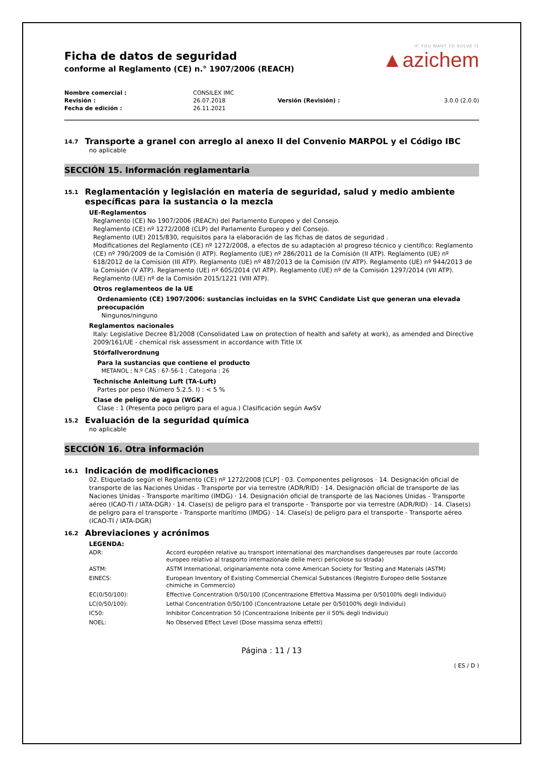Ficha de datos de seguridad
conforme al Reglamento (CE) n.° 1907/2006 (REACH)
IF YOU WANT TO SOLVE IT
▲azichem
| Nombre comercial : | CONSILEX IMC | | |
| Revisión : | 26.07.2018 | Versión (Revisión) : | 3.0.0 (2.0.0) |
| Fecha de edición : | 26.11.2021 | | |
14.7 Transporte a granel con arreglo al anexo II del Convenio MARPOL y el Código IBC
no aplicable
SECCIÓN 15. Información reglamentaria
15.1 Reglamentación y legislación en materia de seguridad, salud y medio ambiente específicas para la sustancia o la mezcla
UE-Reglamentos
Reglamento (CE) No 1907/2006 (REACh) del Parlamento Europeo y del Consejo.
Reglamento (CE) nº 1272/2008 (CLP) del Parlamento Europeo y del Consejo.
Reglamento (UE) 2015/830, requisitos para la elaboración de las fichas de datos de seguridad .
Modificationes del Reglamento (CE) nº 1272/2008, a efectos de su adaptación al progreso técnico y científico: Reglamento (CE) nº 790/2009 de la Comisión (I ATP). Reglamento (UE) nº 286/2011 de la Comisión (II ATP). Reglamento (UE) nº 618/2012 de la Comisión (III ATP). Reglamento (UE) nº 487/2013 de la Comisión (IV ATP). Reglamento (UE) nº 944/2013 de la Comisión (V ATP). Reglamento (UE) nº 605/2014 (VI ATP). Reglamento (UE) nº de la Comisión 1297/2014 (VII ATP). Reglamento (UE) nº de la Comisión 2015/1221 (VIII ATP).
Otros reglamenteos de la UE
Ordenamiento (CE) 1907/2006: sustancias incluidas en la SVHC Candidate List que generan una elevada preocupación
Ningunos/ninguno
Reglamentos nacionales
Italy: Legislative Decree 81/2008 (Consolidated Law on protection of health and safety at work), as amended and Directive 2009/161/UE - chemical risk assessment in accordance with Title IX
Störfallverordnung
Para la sustancias que contiene el producto
METANOL ; N.º CAS : 67-56-1 ; Categoria : 26
Technische Anleitung Luft (TA-Luft)
Partes por peso (Número 5.2.5. I) : < 5 %
Clase de peligro de agua (WGK)
Clase : 1 (Presenta poco peligro para el agua.) Clasificación según AwSV
15.2 Evaluación de la seguridad química
no aplicable
SECCIÓN 16. Otra información
16.1 Indicación de modificaciones
02. Etiquetado según el Reglamento (CE) nº 1272/2008 [CLP] · 03. Componentes peligrosos · 14. Designación oficial de transporte de las Naciones Unidas - Transporte por via terrestre (ADR/RID) · 14. Designación oficial de transporte de las Naciones Unidas - Transporte marítimo (IMDG) · 14. Designación oficial de transporte de las Naciones Unidas - Transporte aéreo (ICAO-TI / IATA-DGR) · 14. Clase(s) de peligro para el transporte - Transporte por via terrestre (ADR/RID) · 14. Clase(s) de peligro para el transporte - Transporte marítimo (IMDG) · 14. Clase(s) de peligro para el transporte - Transporte aéreo (ICAO-TI / IATA-DGR)
16.2 Abreviaciones y acrónimos
LEGENDA:
| ADR: | Accord européen relative au transport international des marchandises dangereuses par route (accordo europeo relativo al trasporto internazionale delle merci pericolose su strada) |
| ASTM: | ASTM International, originariamente nota come American Society for Testing and Materials (ASTM) |
| EINECS: | European Inventory of Existing Commercial Chemical Substances (Registro Europeo delle Sostanze chimiche in Commercio) |
| EC(0/50/100): | Effective Concentration 0/50/100 (Concentrazione Effettiva Massima per 0/50100% degli Individui) |
| LC(0/50/100): | Lethal Concentration 0/50/100 (Concentrazione Letale per 0/50100% degli Individui) |
| IC50: | Inhibitor Concentration 50 (Concentrazione Inibente per il 50% degli Individui) |
| NOEL: | No Observed Effect Level (Dose massima senza effetti) |
Página : 11 / 13
( ES / D )